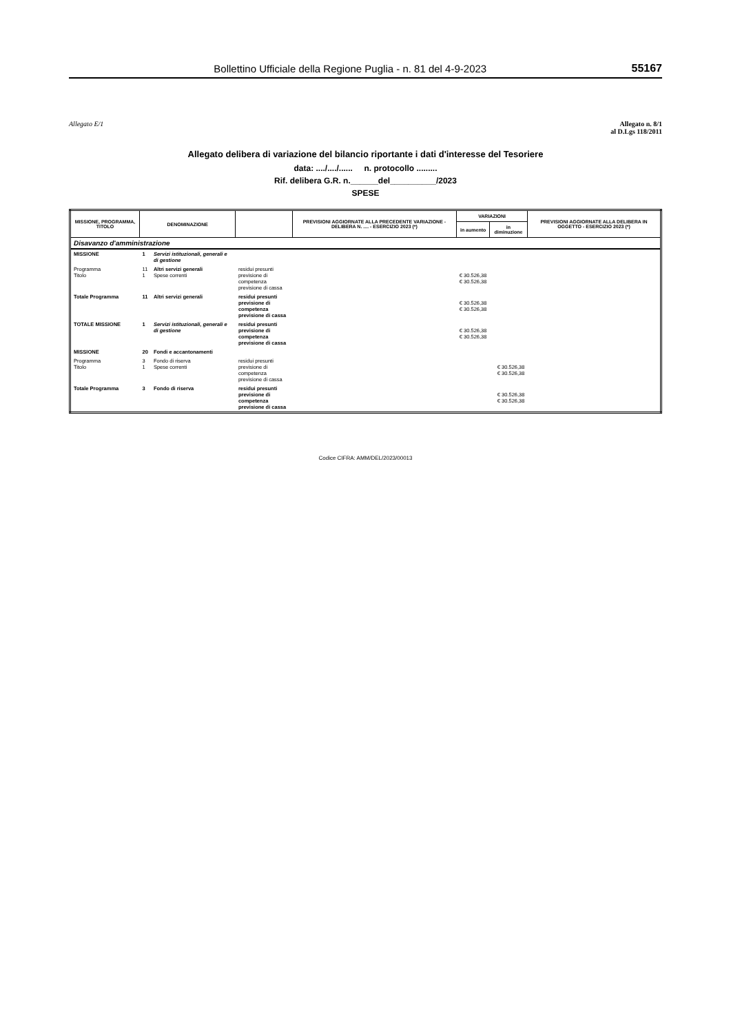Bollettino Ufficiale della Regione Puglia - n. 81 del 4-9-2023 55167
Allegato E/1 Allegato n. 8/1
al D.Lgs 118/2011
Allegato delibera di variazione del bilancio riportante i dati d'interesse del Tesoriere
data: ..../..../...... n. protocollo .........
Rif. delibera G.R. n.______del__________/2023
SPESE
| MISSIONE, PROGRAMMA, TITOLO | DENOMINAZIONE | | | PREVISIONI AGGIORNATE ALLA PRECEDENTE VARIAZIONE - DELIBERA N. .... - ESERCIZIO 2023 (*) | VARIAZIONI | | PREVISIONI AGGIORNATE ALLA DELIBERA IN OGGETTO - ESERCIZIO 2023 (*) |
| --- | --- | --- | --- | --- | --- | --- | --- |
| | | | | | in aumento | in diminuzione | |
| Disavanzo d'amministrazione | | | | | | | |
| MISSIONE | 1 | Servizi istituzionali, generali e di gestione | | | | | |
| Programma Titolo | 11 1 | Altri servizi generali Spese correnti | residui presunti previsione di competenza previsione di cassa | | € 30.526,38 € 30.526,38 | | |
| Totale Programma | 11 | Altri servizi generali | residui presunti previsione di competenza previsione di cassa | | € 30.526,38 € 30.526,38 | | |
| TOTALE MISSIONE | 1 | Servizi istituzionali, generali e di gestione | residui presunti previsione di competenza previsione di cassa | | € 30.526,38 € 30.526,38 | | |
| MISSIONE | 20 | Fondi e accantonamenti | | | | | |
| Programma Titolo | 3 1 | Fondo di riserva Spese correnti | residui presunti previsione di competenza previsione di cassa | | | € 30.526,38 € 30.526,38 | |
| Totale Programma | 3 | Fondo di riserva | residui presunti previsione di competenza previsione di cassa | | | € 30.526,38 € 30.526,38 | |
Codice CIFRA: AMM/DEL/2023/00013